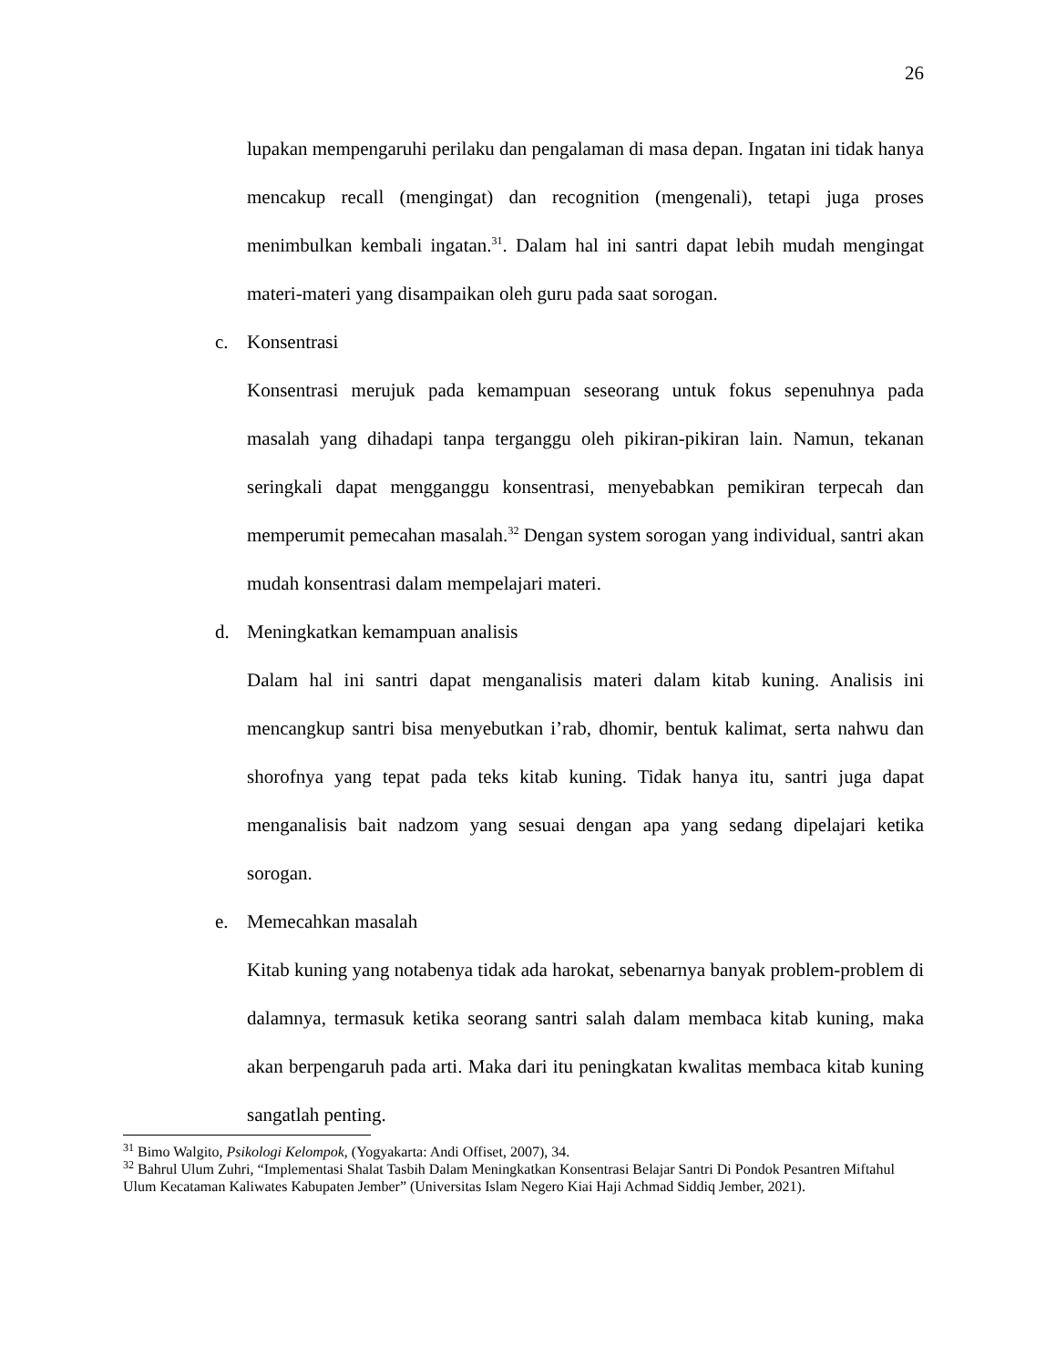26
lupakan mempengaruhi perilaku dan pengalaman di masa depan. Ingatan ini tidak hanya mencakup recall (mengingat) dan recognition (mengenali), tetapi juga proses menimbulkan kembali ingatan.<sup>31</sup>. Dalam hal ini santri dapat lebih mudah mengingat materi-materi yang disampaikan oleh guru pada saat sorogan.
c. Konsentrasi
Konsentrasi merujuk pada kemampuan seseorang untuk fokus sepenuhnya pada masalah yang dihadapi tanpa terganggu oleh pikiran-pikiran lain. Namun, tekanan seringkali dapat mengganggu konsentrasi, menyebabkan pemikiran terpecah dan memperumit pemecahan masalah.<sup>32</sup> Dengan system sorogan yang individual, santri akan mudah konsentrasi dalam mempelajari materi.
d. Meningkatkan kemampuan analisis
Dalam hal ini santri dapat menganalisis materi dalam kitab kuning. Analisis ini mencangkup santri bisa menyebutkan i’rab, dhomir, bentuk kalimat, serta nahwu dan shorofnya yang tepat pada teks kitab kuning. Tidak hanya itu, santri juga dapat menganalisis bait nadzom yang sesuai dengan apa yang sedang dipelajari ketika sorogan.
e. Memecahkan masalah
Kitab kuning yang notabenya tidak ada harokat, sebenarnya banyak problem-problem di dalamnya, termasuk ketika seorang santri salah dalam membaca kitab kuning, maka akan berpengaruh pada arti. Maka dari itu peningkatan kwalitas membaca kitab kuning sangatlah penting.
<sup>31</sup> Bimo Walgito, Psikologi Kelompok, (Yogyakarta: Andi Offiset, 2007), 34.
<sup>32</sup> Bahrul Ulum Zuhri, “Implementasi Shalat Tasbih Dalam Meningkatkan Konsentrasi Belajar Santri Di Pondok Pesantren Miftahul Ulum Kecataman Kaliwates Kabupaten Jember” (Universitas Islam Negero Kiai Haji Achmad Siddiq Jember, 2021).